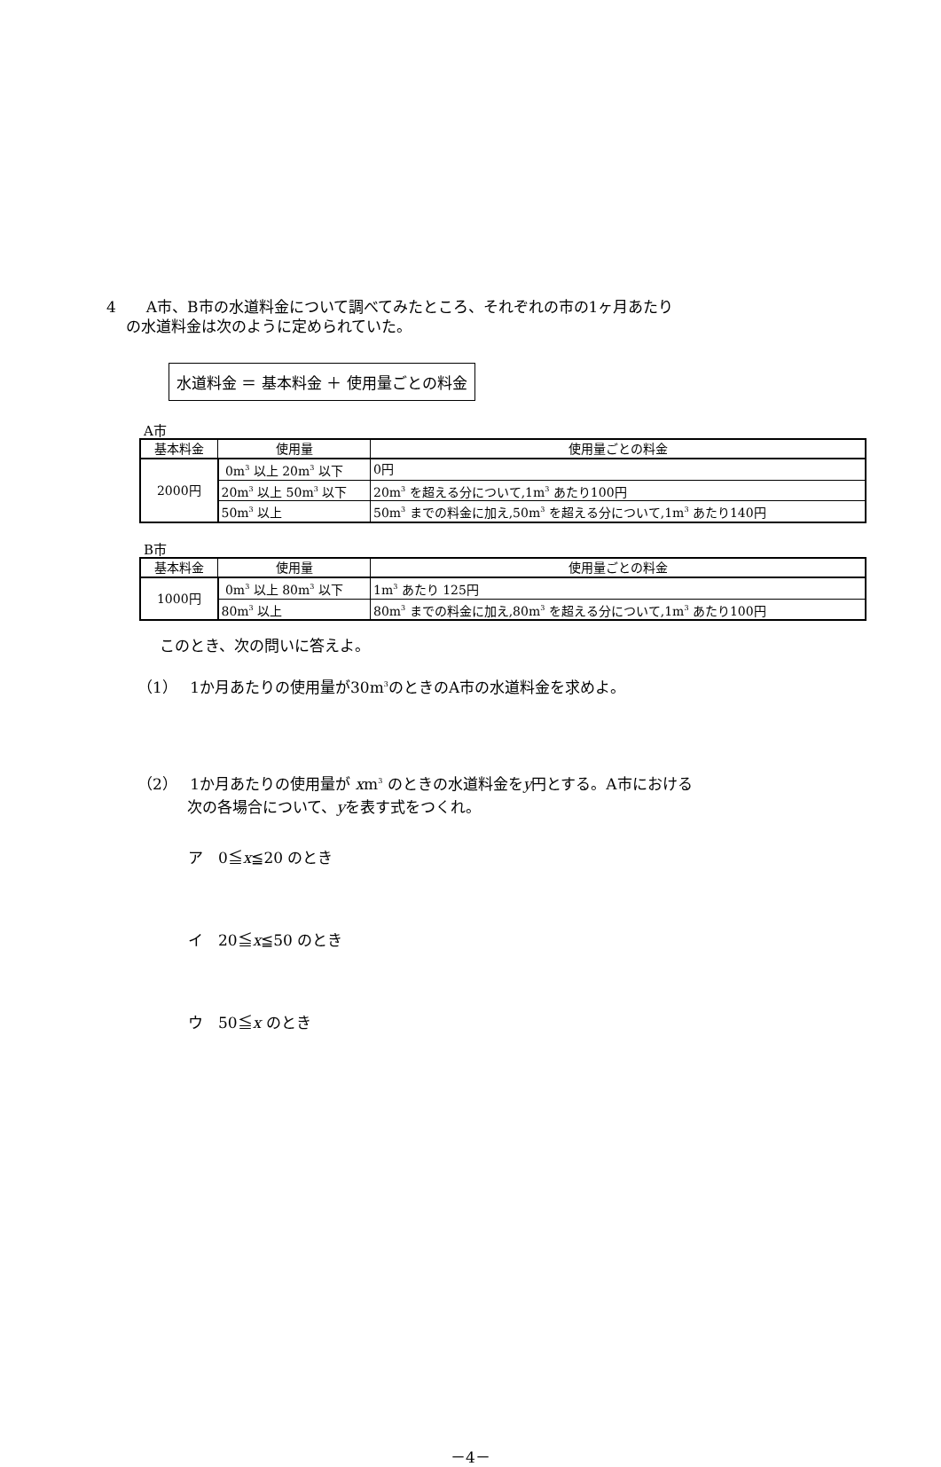4　　A市、B市の水道料金について調べてみたところ、それぞれの市の1ヶ月あたり
　 の水道料金は次のように定められていた。
水道料金 ＝ 基本料金 ＋ 使用量ごとの料金
A市
| 基本料金 | 使用量 | 使用量ごとの料金 |
| --- | --- | --- |
| 2000円 | 0m<sup>3</sup> 以上 20m<sup>3</sup> 以下 | 0円 |
| | 20m<sup>3</sup> 以上 50m<sup>3</sup> 以下 | 20m<sup>3</sup> を超える分について,1m<sup>3</sup> あたり100円 |
| | 50m<sup>3</sup> 以上 | 50m<sup>3</sup> までの料金に加え,50m<sup>3</sup> を超える分について,1m<sup>3</sup> あたり140円 |
B市
| 基本料金 | 使用量 | 使用量ごとの料金 |
| --- | --- | --- |
| 1000円 | 0m<sup>3</sup> 以上 80m<sup>3</sup> 以下 | 1m<sup>3</sup> あたり 125円 |
| | 80m<sup>3</sup> 以上 | 80m<sup>3</sup> までの料金に加え,80m<sup>3</sup> を超える分について,1m<sup>3</sup> あたり100円 |
このとき、次の問いに答えよ。
（1）　 1か月あたりの使用量が30m<sup>3</sup>のときのA市の水道料金を求めよ。
（2）　 1か月あたりの使用量が xm<sup>3</sup> のときの水道料金をy円とする。A市における
　　　 次の各場合について、yを表す式をつくれ。
ア　0≦x≦20 のとき
イ　20≦x≦50 のとき
ウ　50≦x のとき
－4－